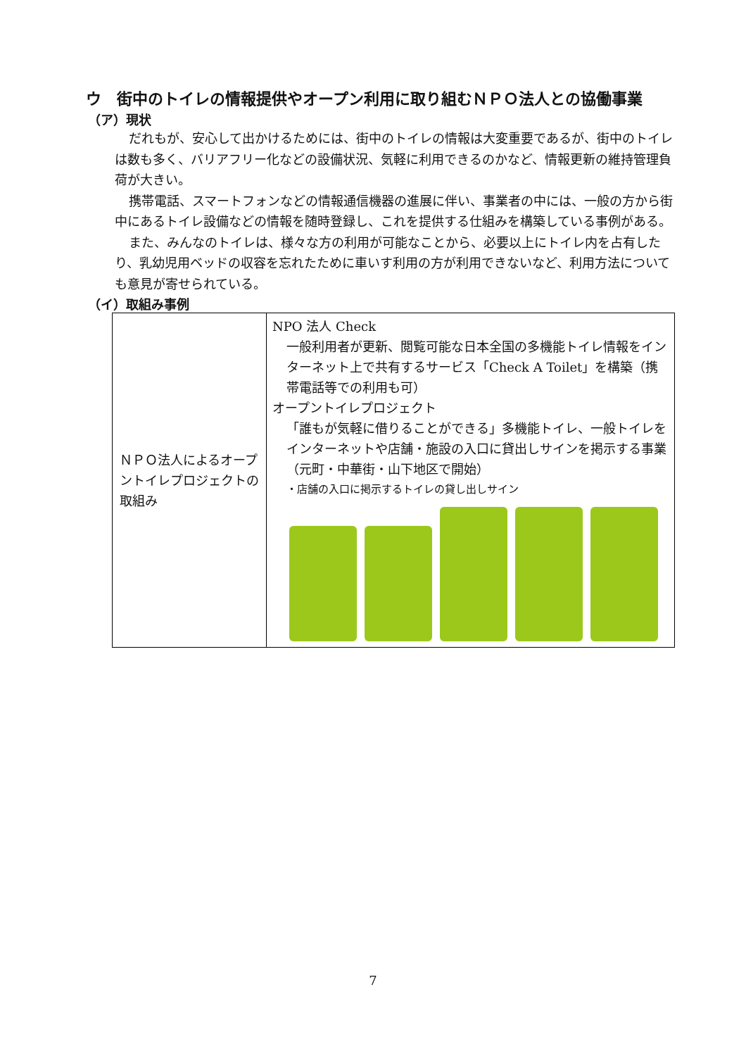ウ　街中のトイレの情報提供やオープン利用に取り組むＮＰＯ法人との協働事業
（ア）現状
だれもが、安心して出かけるためには、街中のトイレの情報は大変重要であるが、街中のトイレは数も多く、バリアフリー化などの設備状況、気軽に利用できるのかなど、情報更新の維持管理負荷が大きい。
携帯電話、スマートフォンなどの情報通信機器の進展に伴い、事業者の中には、一般の方から街中にあるトイレ設備などの情報を随時登録し、これを提供する仕組みを構築している事例がある。
また、みんなのトイレは、様々な方の利用が可能なことから、必要以上にトイレ内を占有したり、乳幼児用ベッドの収容を忘れたために車いす利用の方が利用できないなど、利用方法についても意見が寄せられている。
（イ）取組み事例
| ＮＰＯ法人によるオープントイレプロジェクトの取組み | NPO 法人 Check 一般利用者が更新、閲覧可能な日本全国の多機能トイレ情報をインターネット上で共有するサービス「Check A Toilet」を構築（携帯電話等での利用も可） オープントイレプロジェクト 「誰もが気軽に借りることができる」多機能トイレ、一般トイレをインターネットや店舗・施設の入口に貸出しサインを掲示する事業（元町・中華街・山下地区で開始） ・店舗の入口に掲示するトイレの貸し出しサイン |
7